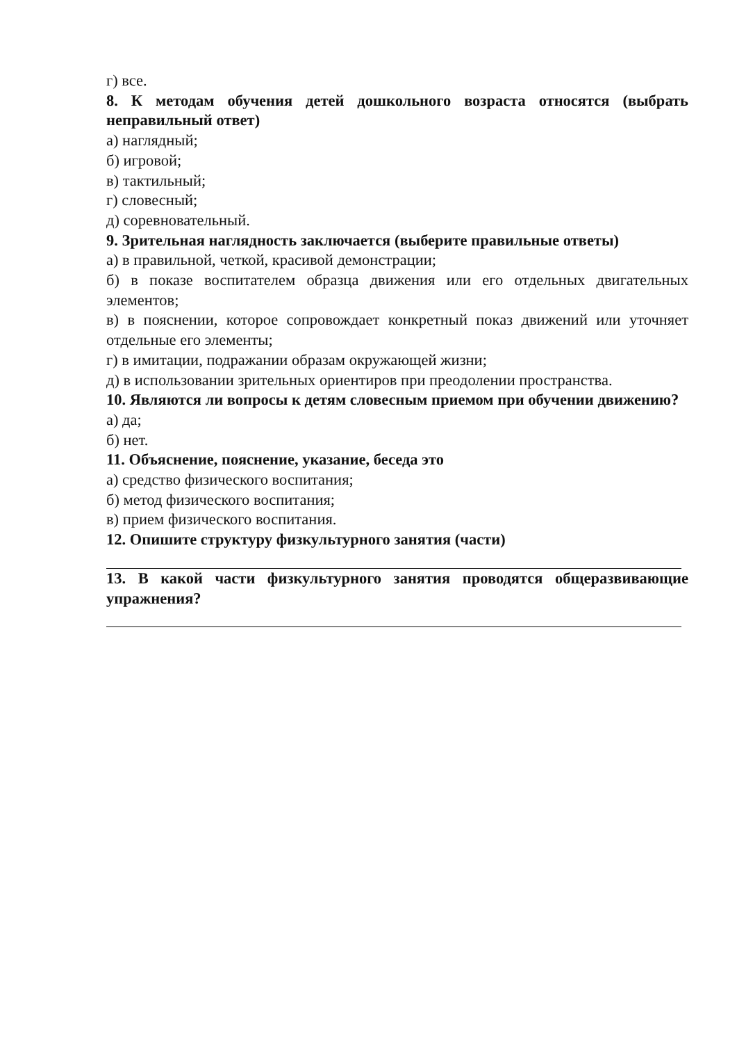г) все.
8. К методам обучения детей дошкольного возраста относятся (выбрать неправильный ответ)
а) наглядный;
б) игровой;
в) тактильный;
г) словесный;
д) соревновательный.
9. Зрительная наглядность заключается (выберите правильные ответы)
а) в правильной, четкой, красивой демонстрации;
б) в показе воспитателем образца движения или его отдельных двигательных элементов;
в) в пояснении, которое сопровождает конкретный показ движений или уточняет отдельные его элементы;
г) в имитации, подражании образам окружающей жизни;
д) в использовании зрительных ориентиров при преодолении пространства.
10. Являются ли вопросы к детям словесным приемом при обучении движению?
а) да;
б) нет.
11. Объяснение, пояснение, указание, беседа это
а) средство физического воспитания;
б) метод физического воспитания;
в) прием физического воспитания.
12. Опишите структуру физкультурного занятия (части)
13. В какой части физкультурного занятия проводятся общеразвивающие упражнения?